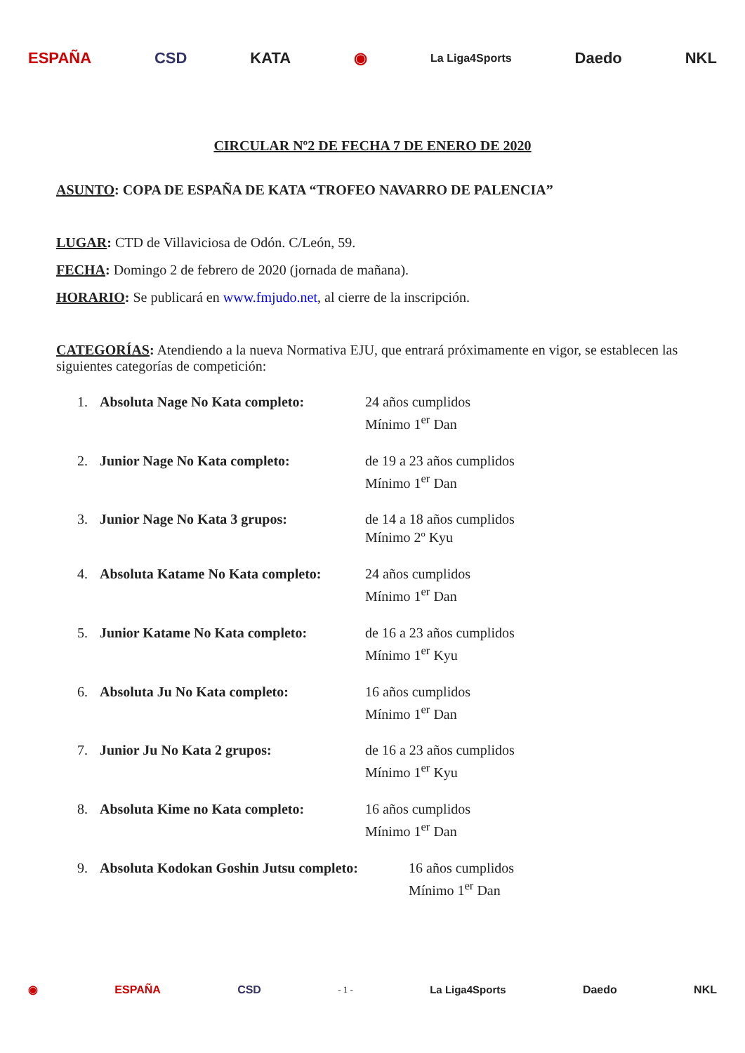ESPAÑA CSD KATA ◉ La Liga4Sports Daedo NKL
CIRCULAR Nº2 DE FECHA 7 DE ENERO DE 2020
ASUNTO: COPA DE ESPAÑA DE KATA “TROFEO NAVARRO DE PALENCIA”
LUGAR: CTD de Villaviciosa de Odón. C/León, 59.
FECHA: Domingo 2 de febrero de 2020 (jornada de mañana).
HORARIO: Se publicará en www.fmjudo.net, al cierre de la inscripción.
CATEGORÍAS: Atendiendo a la nueva Normativa EJU, que entrará próximamente en vigor, se establecen las siguientes categorías de competición:
1. Absoluta Nage No Kata completo: 24 años cumplidos
Mínimo 1<sup>er</sup> Dan
2. Junior Nage No Kata completo: de 19 a 23 años cumplidos
Mínimo 1<sup>er</sup> Dan
3. Junior Nage No Kata 3 grupos: de 14 a 18 años cumplidos
Mínimo 2º Kyu
4. Absoluta Katame No Kata completo: 24 años cumplidos
Mínimo 1<sup>er</sup> Dan
5. Junior Katame No Kata completo: de 16 a 23 años cumplidos
Mínimo 1<sup>er</sup> Kyu
6. Absoluta Ju No Kata completo: 16 años cumplidos
Mínimo 1<sup>er</sup> Dan
7. Junior Ju No Kata 2 grupos: de 16 a 23 años cumplidos
Mínimo 1<sup>er</sup> Kyu
8. Absoluta Kime no Kata completo: 16 años cumplidos
Mínimo 1<sup>er</sup> Dan
9. Absoluta Kodokan Goshin Jutsu completo: 16 años cumplidos
Mínimo 1<sup>er</sup> Dan
◉ ESPAÑA CSD - 1 - La Liga4Sports Daedo NKL